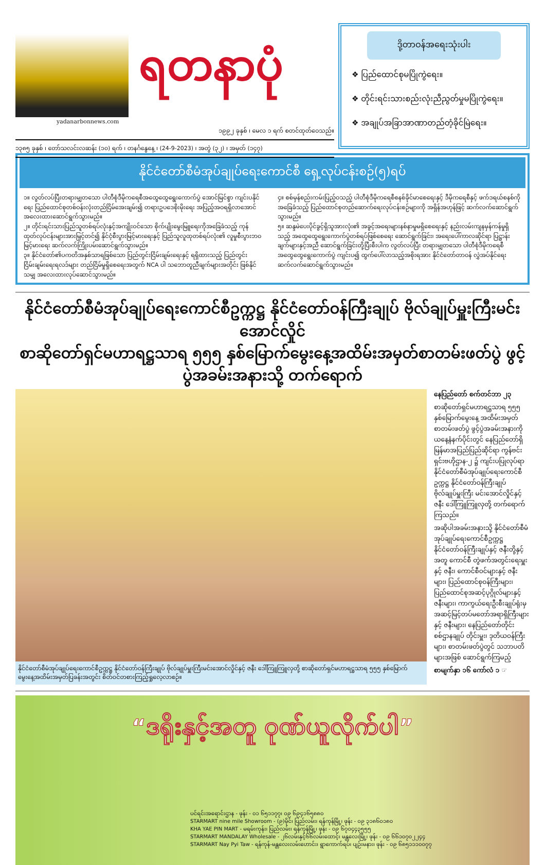ရတနာပုံ
yadanarbonnews.com
၁၉၉၂ ခုနှစ် ၊ မေလ ၁ ရက် စတင်ထုတ်ဝေသည်။
၁၃၈၅ ခုနှစ် ၊ တော်သလင်းလဆန်း (၁၀) ရက် ၊ တနင်္ဂနွေနေ့ ၊ (24-9-2023) ၊ အတွဲ (၃၂) ၊ အမှတ် (၁၄၇)
ဒို့တာဝန်အရေးသုံးပါး
❖ ပြည်ထောင်စုမပြိုကွဲရေး။
❖ တိုင်းရင်းသားစည်းလုံးညီညွတ်မှုမပြိုကွဲရေး။
❖ အချုပ်အခြာအာဏာတည်တံ့ခိုင်မြဲရေး။
နိုင်ငံတော်စီမံအုပ်ချုပ်ရေးကောင်စီ ရှေ့လုပ်ငန်းစဉ်(၅)ရပ်
၁။ လွတ်လပ်ပြီးတရားမျှတသော ပါတီစုံဒီမိုကရေစီအထွေထွေရွေးကောက်ပွဲ အောင်မြင်စွာ ကျင်းပနိုင်ရေး ပြည်ထောင်စုတစ်ဝန်းလုံးတည်ငြိမ်အေးချမ်း၍ တရားဥပဒေစိုးမိုးရေး အပြည့်အဝရရှိလာအောင် အလေးထားဆောင်ရွက်သွားမည်။
၂။ တိုင်းရင်းသားပြည်သူတစ်ရပ်လုံးနှင့်အကျိုးဝင်သော စိုက်ပျိုးမွေးမြူရေးကိုအခြေခံသည့် ကုန်ထုတ်လုပ်ငန်းများအားမြှင့်တင်၍ နိုင်ငံ့စီးပွားမြင့်မားရေးနှင့် ပြည်သူလူထုတစ်ရပ်လုံး၏ လူမှုစီးပွားဘဝမြင့်မားရေး ဆက်လက်ကြိုးပမ်းဆောင်ရွက်သွားမည်။
၃။ နိုင်ငံတော်၏ပကတိအနှစ်သာရဖြစ်သော ပြည်တွင်းငြိမ်းချမ်းရေးနှင့် ရရှိထားသည့် ပြည်တွင်းငြိမ်းချမ်းရေးရလဒ်များ တည်ငြိမ်မှုရှိစေရေးအတွက် NCA ပါ သဘောတူညီချက်များအတိုင်း ဖြစ်နိုင်သမျှ အလေးထားလုပ်ဆောင်သွားမည်။
၄။ စစ်မှန်စည်းကမ်းပြည့်ဝသည့် ပါတီစုံဒီမိုကရေစီစနစ်ခိုင်မာစေရေးနှင့် ဒီမိုကရေစီနှင့် ဖက်ဒရယ်စနစ်ကို အခြေခံသည့် ပြည်ထောင်စုတည်ဆောက်ရေးလုပ်ငန်းစဉ်များကို အရှိန်အဟုန်ဖြင့် ဆက်လက်ဆောင်ရွက်သွားမည်။
၅။ ဆန္ဒမဲပေးပိုင်ခွင့်ရှိသူအားလုံး၏ အခွင့်အရေးများနစ်နာမှုမရှိစေရေးနှင့် နည်းလမ်းကျနမှန်ကန်မှုရှိသည့် အထွေထွေရွေးကောက်ပွဲတစ်ရပ်ဖြစ်စေရေး ဆောင်ရွက်ခြင်း၊ အရေးပေါ်ကာလဆိုင်ရာ ပြဋ္ဌာန်းချက်များနှင့်အညီ ဆောင်ရွက်ခြင်းတို့ပြီးစီးပါက လွတ်လပ်ပြီး တရားမျှတသော ပါတီစုံဒီမိုကရေစီ အထွေထွေရွေးကောက်ပွဲ ကျင်းပ၍ ထွက်ပေါ်လာသည့်အစိုးရအား နိုင်ငံတော်တာဝန် လွှဲအပ်နိုင်ရေး ဆက်လက်ဆောင်ရွက်သွားမည်။
နိုင်ငံတော်စီမံအုပ်ချုပ်ရေးကောင်စီဥက္ကဋ္ဌ နိုင်ငံတော်ဝန်ကြီးချုပ် ဗိုလ်ချုပ်မှူးကြီးမင်းအောင်လှိုင်
စာဆိုတော်ရှင်မဟာရဋ္ဌသာရ ၅၅၅ နှစ်မြောက်မွေးနေ့အထိမ်းအမှတ်စာတမ်းဖတ်ပွဲ ဖွင့်ပွဲအခမ်းအနားသို့ တက်ရောက်
နိုင်ငံတော်စီမံအုပ်ချုပ်ရေးကောင်စီဥက္ကဋ္ဌ နိုင်ငံတော်ဝန်ကြီးချုပ် ဗိုလ်ချုပ်မှူးကြီးမင်းအောင်လှိုင်နှင့် ဇနီး ဒေါ်ကြူကြူလှတို့ စာဆိုတော်ရှင်မဟာရဋ္ဌသာရ ၅၅၅ နှစ်မြောက် မွေးနေ့အထိမ်းအမှတ်ပြခန်းအတွင်း စိတ်ဝင်တစားကြည့်ရှုလေ့လာစဉ်။
နေပြည်တော် စက်တင်ဘာ ၂၃
စာဆိုတော်ရှင်မဟာရဋ္ဌသာရ ၅၅၅ နှစ်မြောက်မွေးနေ့ အထိမ်းအမှတ် စာတမ်းဖတ်ပွဲ ဖွင့်ပွဲအခမ်းအနားကို ယနေ့နံနက်ပိုင်းတွင် နေပြည်တော်ရှိ မြန်မာအပြည်ပြည်ဆိုင်ရာ ကွန်ဗင်းရှင်းဗဟိုဌာန-၂ ၌ ကျင်းပပြုလုပ်ရာ နိုင်ငံတော်စီမံအုပ်ချုပ်ရေးကောင်စီ ဥက္ကဋ္ဌ နိုင်ငံတော်ဝန်ကြီးချုပ် ဗိုလ်ချုပ်မှူးကြီး မင်းအောင်လှိုင်နှင့် ဇနီး ဒေါ်ကြူကြူလှတို့ တက်ရောက်ကြသည်။
အဆိုပါအခမ်းအနားသို့ နိုင်ငံတော်စီမံအုပ်ချုပ်ရေးကောင်စီဥက္ကဋ္ဌ နိုင်ငံတော်ဝန်ကြီးချုပ်နှင့် ဇနီးတို့နှင့်အတူ ကောင်စီ တွဲဖက်အတွင်းရေးမှူးနှင့် ဇနီး၊ ကောင်စီဝင်များနှင့် ဇနီးများ၊ ပြည်ထောင်စုဝန်ကြီးများ၊ ပြည်ထောင်စုအဆင့်ပုဂ္ဂိုလ်များနှင့်ဇနီးများ၊ ကာကွယ်ရေးဦးစီးချုပ်ရုံးမှ အဆင့်မြင့်တပ်မတော်အရာရှိကြီးများနှင့် ဇနီးများ၊ နေပြည်တော်တိုင်းစစ်ဌာနချုပ် တိုင်းမှူး၊ ဒုတိယဝန်ကြီးများ၊ စာတမ်းဖတ်ပွဲတွင် သဘာပတိများအဖြစ် ဆောင်ရွက်ကြမည့်
စာမျက်နှာ ၁၆ ကော်လံ ၁ ☞
“ဒရိုးနှင့်အတူ ဝုဏ်ယူလိုက်ပါ”
ပင်ရင်းအရောင်းဌာန - ဖုန်း - ၀၁ ၆၅၁၁၇၇၊ ၀၉ ၆၉၄၁၆၅၈၈၀
STARMART nine mile Showroom - (၉)မိုင်၊ ပြည်လမ်း၊ ရန်ကုန်မြို့၊ ဖုန်း - ၀၉ ၃၁၈၆၀၁၈၀
KHA YAE PIN MART - မရမ်းကုန်း၊ ပြည်လမ်း၊ ရန်ကုန်မြို့၊ ဖုန်း - ၀၉ ၆၇၀၄၄၃၅၅၅
STARMART MANDALAY Wholesale - ၂၆လမ်းနှင့်၆၆လမ်းထောင့်၊ မန္တလေးမြို့၊ ဖုန်း - ၀၉ ၆၆၁၀၇၀၂၂၄၄
STARMART Nay Pyi Taw - ရန်ကုန်-မန္တလေးလမ်းဟောင်း၊ ရွာကောက်ရပ်၊ ပျဉ်းမနား၊ ဖုန်း - ၀၉ ၆၈၅၁၁၁၀၀၇၇